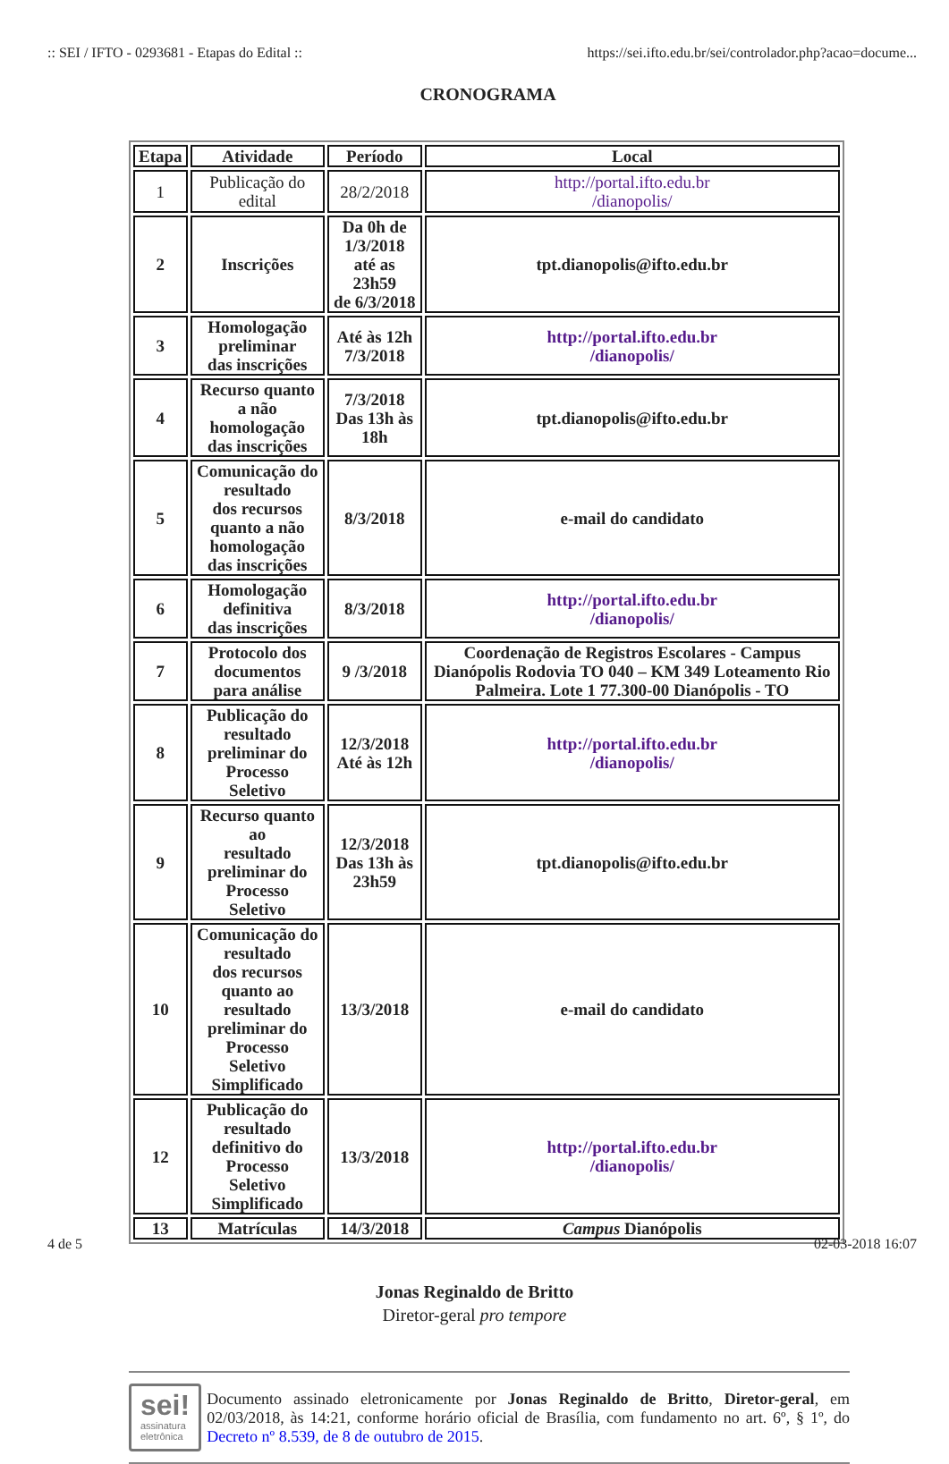:: SEI / IFTO - 0293681 - Etapas do Edital :: https://sei.ifto.edu.br/sei/controlador.php?acao=docume...
CRONOGRAMA
| Etapa | Atividade | Período | Local |
| --- | --- | --- | --- |
| 1 | Publicação do edital | 28/2/2018 | http://portal.ifto.edu.br /dianopolis/ |
| 2 | Inscrições | Da 0h de 1/3/2018 até as 23h59 de 6/3/2018 | tpt.dianopolis@ifto.edu.br |
| 3 | Homologação preliminar das inscrições | Até às 12h 7/3/2018 | http://portal.ifto.edu.br /dianopolis/ |
| 4 | Recurso quanto a não homologação das inscrições | 7/3/2018 Das 13h às 18h | tpt.dianopolis@ifto.edu.br |
| 5 | Comunicação do resultado dos recursos quanto a não homologação das inscrições | 8/3/2018 | e-mail do candidato |
| 6 | Homologação definitiva das inscrições | 8/3/2018 | http://portal.ifto.edu.br /dianopolis/ |
| 7 | Protocolo dos documentos para análise | 9 /3/2018 | Coordenação de Registros Escolares - Campus Dianópolis Rodovia TO 040 – KM 349 Loteamento Rio Palmeira. Lote 1 77.300-00 Dianópolis - TO |
| 8 | Publicação do resultado preliminar do Processo Seletivo | 12/3/2018 Até às 12h | http://portal.ifto.edu.br /dianopolis/ |
| 9 | Recurso quanto ao resultado preliminar do Processo Seletivo | 12/3/2018 Das 13h às 23h59 | tpt.dianopolis@ifto.edu.br |
| 10 | Comunicação do resultado dos recursos quanto ao resultado preliminar do Processo Seletivo Simplificado | 13/3/2018 | e-mail do candidato |
| 12 | Publicação do resultado definitivo do Processo Seletivo Simplificado | 13/3/2018 | http://portal.ifto.edu.br /dianopolis/ |
| 13 | Matrículas | 14/3/2018 | Campus Dianópolis |
Jonas Reginaldo de Britto
Diretor-geral pro tempore
sei!
assinatura
eletrônica
Documento assinado eletronicamente por Jonas Reginaldo de Britto, Diretor-geral, em 02/03/2018, às 14:21, conforme horário oficial de Brasília, com fundamento no art. 6º, § 1º, do Decreto nº 8.539, de 8 de outubro de 2015.
4 de 5 02-03-2018 16:07